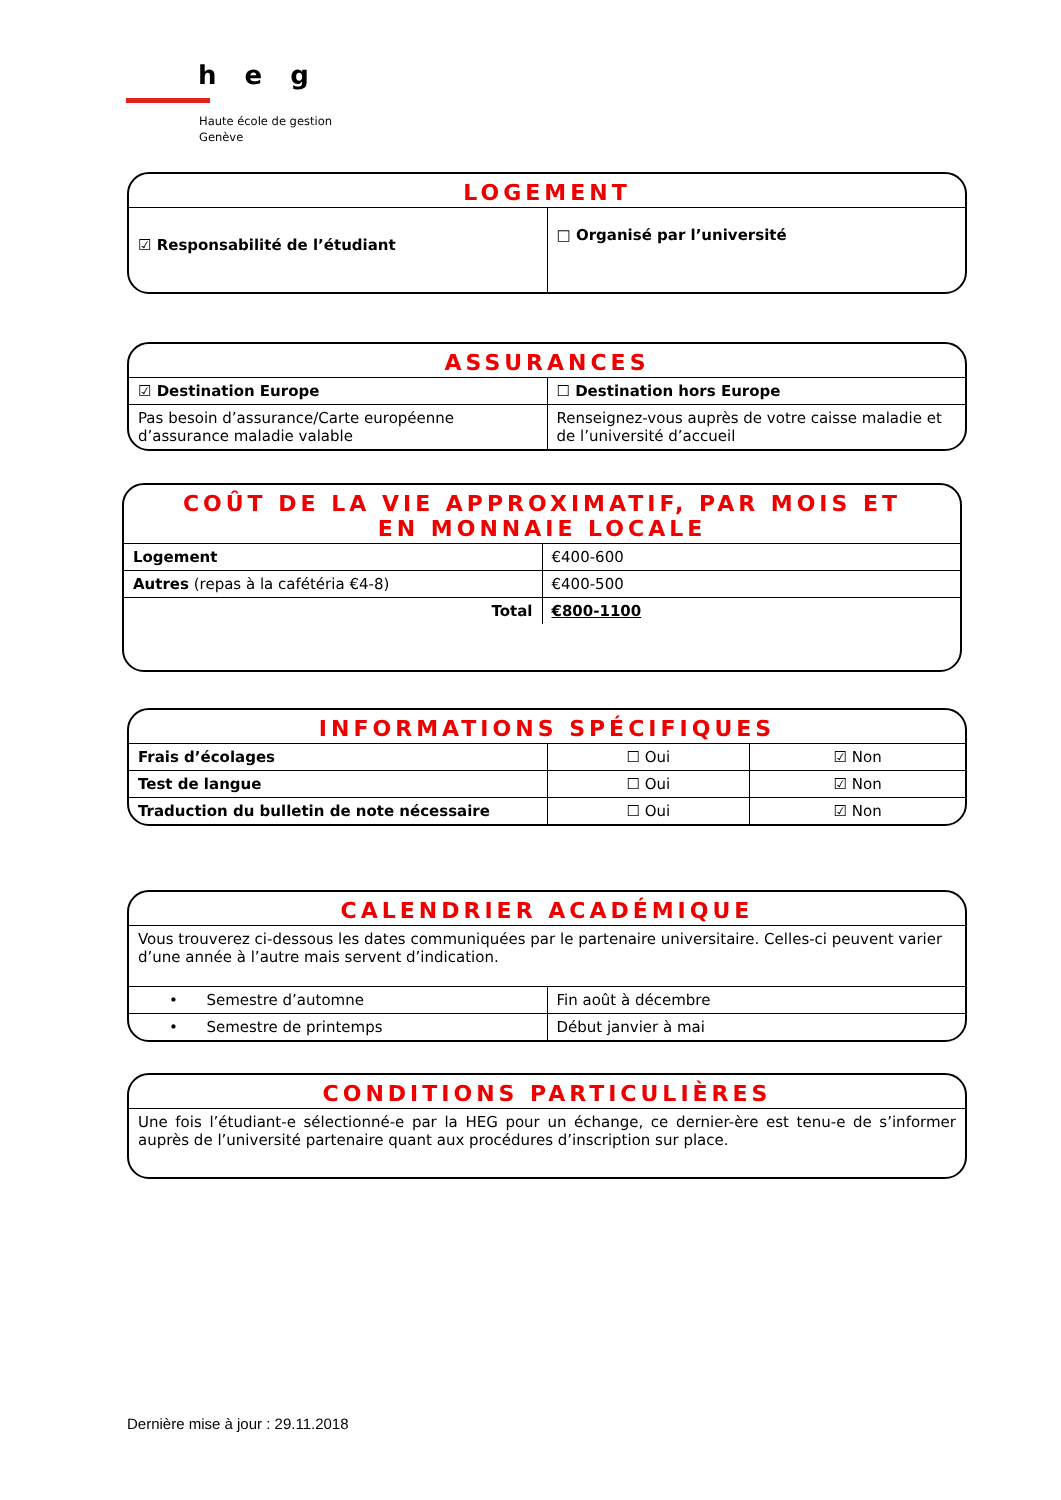heg
Haute école de gestion
Genève
LOGEMENT
| ☑ Responsabilité de l’étudiant | □ Organisé par l’université |
ASSURANCES
| ☑ Destination Europe | ☐ Destination hors Europe |
| Pas besoin d’assurance/Carte européenne d’assurance maladie valable | Renseignez-vous auprès de votre caisse maladie et de l’université d’accueil |
COÛT DE LA VIE APPROXIMATIF, PAR MOIS ET
EN MONNAIE LOCALE
| Logement | €400-600 |
| Autres (repas à la cafétéria €4-8) | €400-500 |
| Total | €800-1100 |
INFORMATIONS SPÉCIFIQUES
| Frais d’écolages | ☐ Oui | ☑ Non |
| Test de langue | ☐ Oui | ☑ Non |
| Traduction du bulletin de note nécessaire | ☐ Oui | ☑ Non |
CALENDRIER ACADÉMIQUE
Vous trouverez ci-dessous les dates communiquées par le partenaire universitaire. Celles-ci peuvent varier d’une année à l’autre mais servent d’indication.
| • Semestre d’automne | Fin août à décembre |
| • Semestre de printemps | Début janvier à mai |
CONDITIONS PARTICULIÈRES
Une fois l’étudiant-e sélectionné-e par la HEG pour un échange, ce dernier-ère est tenu-e de s’informer auprès de l’université partenaire quant aux procédures d’inscription sur place.
Dernière mise à jour : 29.11.2018